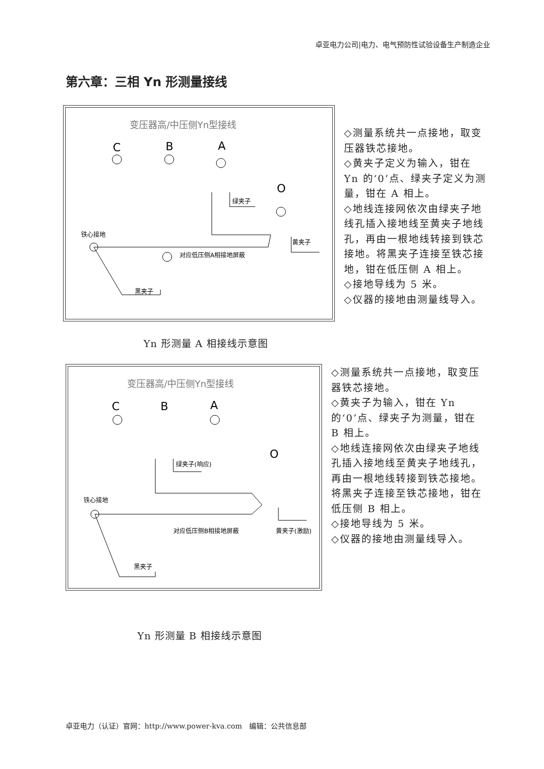卓亚电力公司|电力、电气预防性试验设备生产制造企业
第六章：三相 Yn 形测量接线
变压器高/中压侧Yn型接线
C
B
A
O
绿夹子
黄夹子
铁心接地
对应低压侧A相接地屏蔽
黑夹子
◇测量系统共一点接地，取变压器铁芯接地。
◇黄夹子定义为输入，钳在 Yn 的‘0’点、绿夹子定义为测量，钳在 A 相上。
◇地线连接网依次由绿夹子地线孔插入接地线至黄夹子地线孔，再由一根地线转接到铁芯接地。将黑夹子连接至铁芯接地，钳在低压侧 A 相上。
◇接地导线为 5 米。
◇仪器的接地由测量线导入。
Yn 形测量 A 相接线示意图
变压器高/中压侧Yn型接线
C
B
A
O
绿夹子(响应)
黄夹子(激励)
铁心接地
对应低压侧B相接地屏蔽
黑夹子
◇测量系统共一点接地，取变压器铁芯接地。
◇黄夹子为输入，钳在 Yn 的‘0’点、绿夹子为测量，钳在 B 相上。
◇地线连接网依次由绿夹子地线孔插入接地线至黄夹子地线孔，再由一根地线转接到铁芯接地。将黑夹子连接至铁芯接地，钳在低压侧 B 相上。
◇接地导线为 5 米。
◇仪器的接地由测量线导入。
Yn 形测量 B 相接线示意图
卓亚电力（认证）官网：http://www.power-kva.com　编辑：公共信息部